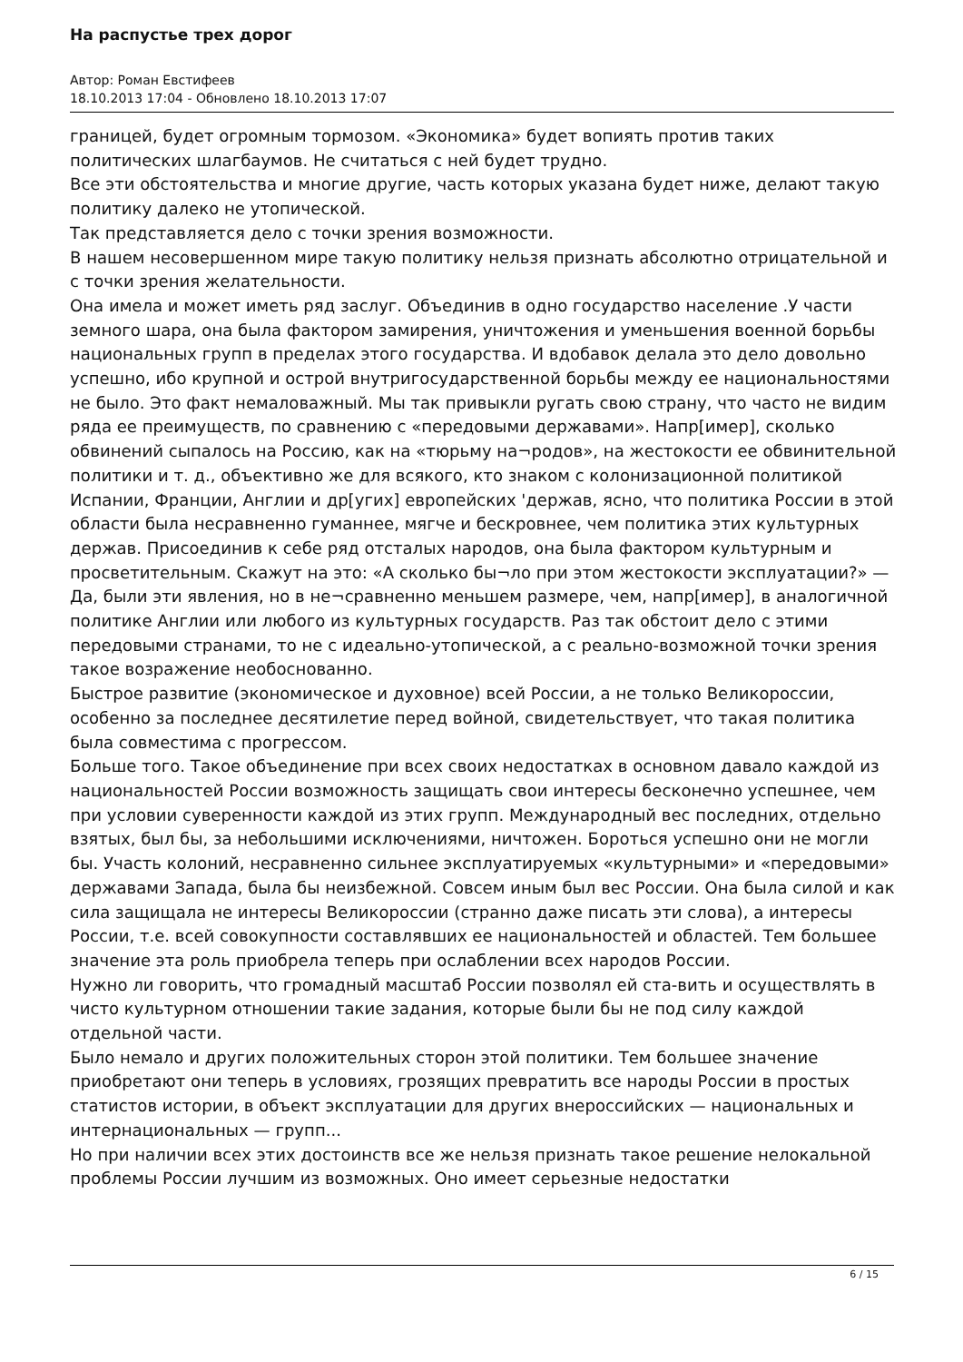На распустье трех дорог
Автор: Роман Евстифеев
18.10.2013 17:04 - Обновлено 18.10.2013 17:07
границей, будет огромным тормозом. «Экономика» будет вопиять против таких политических шлагбаумов. Не считаться с ней будет трудно.
Все эти обстоятельства и многие другие, часть которых указана будет ниже, делают такую политику далеко не утопической.
Так представляется дело с точки зрения возможности.
В нашем несовершенном мире такую политику нельзя признать абсолютно отрицательной и с точки зрения желательности.
Она имела и может иметь ряд заслуг. Объединив в одно государство население .У части земного шара, она была фактором замирения, уничтожения и уменьшения военной борьбы национальных групп в пределах этого государства. И вдобавок делала это дело довольно успешно, ибо крупной и острой внутригосударственной борьбы между ее национальностями не было. Это факт немаловажный. Мы так привыкли ругать свою страну, что часто не видим ряда ее преимуществ, по сравнению с «передовыми державами». Напр[имер], сколько обвинений сыпалось на Россию, как на «тюрьму на¬родов», на жестокости ее обвинительной политики и т. д., объективно же для всякого, кто знаком с колонизационной политикой Испании, Франции, Англии и др[угих] европейских 'держав, ясно, что политика России в этой области была несравненно гуманнее, мягче и бескровнее, чем политика этих культурных держав. Присоединив к себе ряд отсталых народов, она была фактором культурным и просветительным. Скажут на это: «А сколько бы¬ло при этом жестокости эксплуатации?» — Да, были эти явления, но в не¬сравненно меньшем размере, чем, напр[имер], в аналогичной политике Англии или любого из культурных государств. Раз так обстоит дело с этими передовыми странами, то не с идеально-утопической, а с реально-возможной точки зрения такое возражение необоснованно.
Быстрое развитие (экономическое и духовное) всей России, а не только Великороссии, особенно за последнее десятилетие перед войной, свидетельствует, что такая политика была совместима с прогрессом.
Больше того. Такое объединение при всех своих недостатках в основном давало каждой из национальностей России возможность защищать свои интересы бесконечно успешнее, чем при условии суверенности каждой из этих групп. Международный вес последних, отдельно взятых, был бы, за небольшими исключениями, ничтожен. Бороться успешно они не могли бы. Участь колоний, несравненно сильнее эксплуатируемых «культурными» и «передовыми» державами Запада, была бы неизбежной. Совсем иным был вес России. Она была силой и как сила защищала не интересы Великороссии (странно даже писать эти слова), а интересы России, т.е. всей совокупности составлявших ее национальностей и областей. Тем большее значение эта роль приобрела теперь при ослаблении всех народов России.
Нужно ли говорить, что громадный масштаб России позволял ей ста-вить и осуществлять в чисто культурном отношении такие задания, которые были бы не под силу каждой отдельной части.
Было немало и других положительных сторон этой политики. Тем большее значение приобретают они теперь в условиях, грозящих превратить все народы России в простых статистов истории, в объект эксплуатации для других внероссийских — национальных и интернациональных — групп...
Но при наличии всех этих достоинств все же нельзя признать такое решение нелокальной проблемы России лучшим из возможных. Оно имеет серьезные недостатки
6 / 15